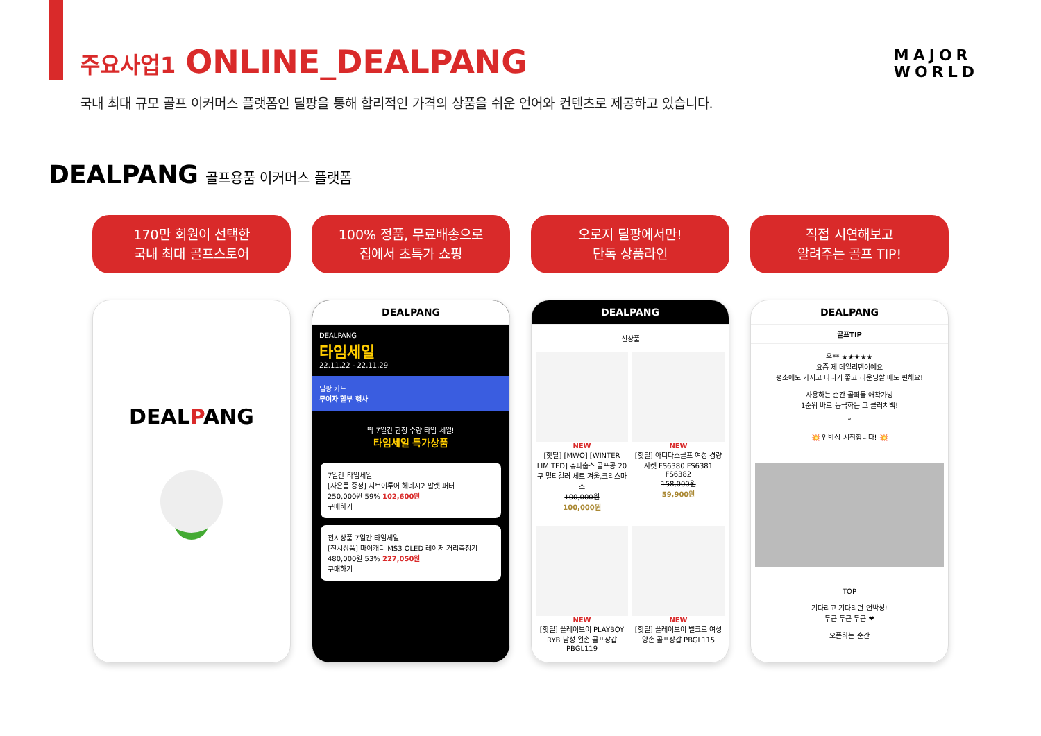MAJOR
WORLD
주요사업1 ONLINE_DEALPANG
국내 최대 규모 골프 이커머스 플랫폼인 딜팡을 통해 합리적인 가격의 상품을 쉬운 언어와 컨텐츠로 제공하고 있습니다.
DEALPANG 골프용품 이커머스 플랫폼
170만 회원이 선택한
국내 최대 골프스토어
100% 정품, 무료배송으로
집에서 초특가 쇼핑
오로지 딜팡에서만!
단독 상품라인
직접 시연해보고
알려주는 골프 TIP!
DEALPANG
DEALPANG
DEALPANG
타임세일
22.11.22 - 22.11.29
딜팡 카드
무이자 할부 행사
딱 7일간 한정 수량 타임 세일!
타임세일 특가상품
7일간 타임세일
[사은품 증정] 지브이투어 헤네시2 말렛 퍼터
250,000원 59% 102,600원
구매하기
전시상품 7일간 타임세일
[전시상품] 마이캐디 MS3 OLED 레이저 거리측정기
480,000원 53% 227,050원
구매하기
DEALPANG
신상품
NEW
[핫딜] [MWO] [WINTER LIMITED] 츄파춥스 골프공 20구 멀티컬러 세트 겨울,크리스마스
100,000원
100,000원
NEW
[핫딜] 아디다스골프 여성 경량 자켓 FS6380 FS6381 FS6382
158,000원
59,900원
NEW
[핫딜] 플레이보이 PLAYBOY RYB 남성 왼손 골프장갑 PBGL119
NEW
[핫딜] 플레이보이 벨크로 여성 양손 골프장갑 PBGL115
DEALPANG
골프TIP
우** ★★★★★
요즘 제 데일리템이예요
평소에도 가지고 다니기 좋고 라운딩할 때도 편해요!
사용하는 순간 골퍼들 애착가방
1순위 바로 등극하는 그 클러치백!
“
💥 언박싱 시작합니다! 💥
TOP
기다리고 기다리던 언박싱!
두근 두근 두근 ❤
오픈하는 순간